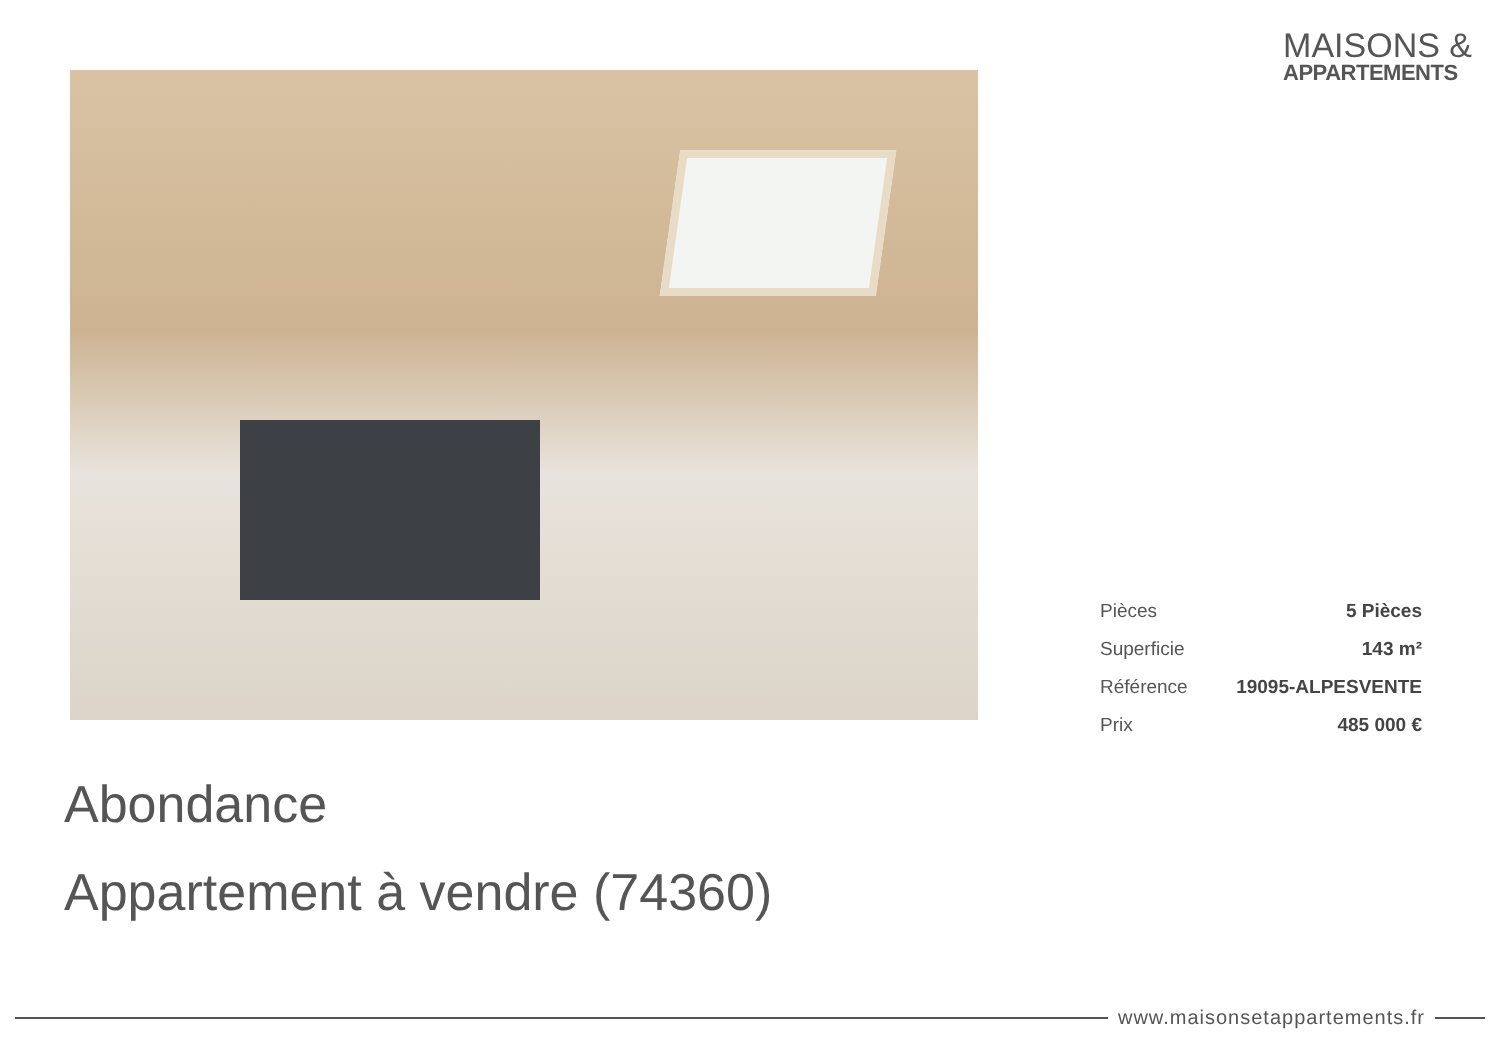MAISONS &
APPARTEMENTS
| Pièces | 5 Pièces |
| Superficie | 143 m² |
| Référence | 19095-ALPESVENTE |
| Prix | 485 000 € |
Abondance
Appartement à vendre (74360)
www.maisonsetappartements.fr